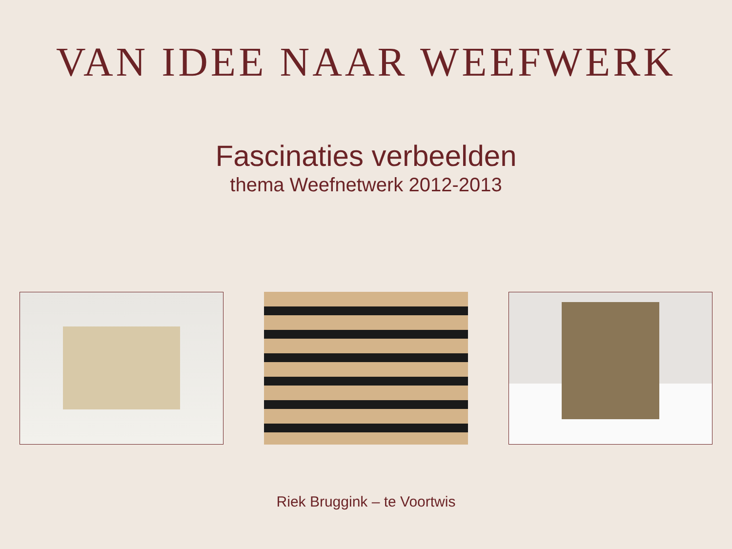VAN IDEE NAAR WEEFWERK
Fascinaties verbeelden
thema Weefnetwerk 2012-2013
Riek Bruggink – te Voortwis